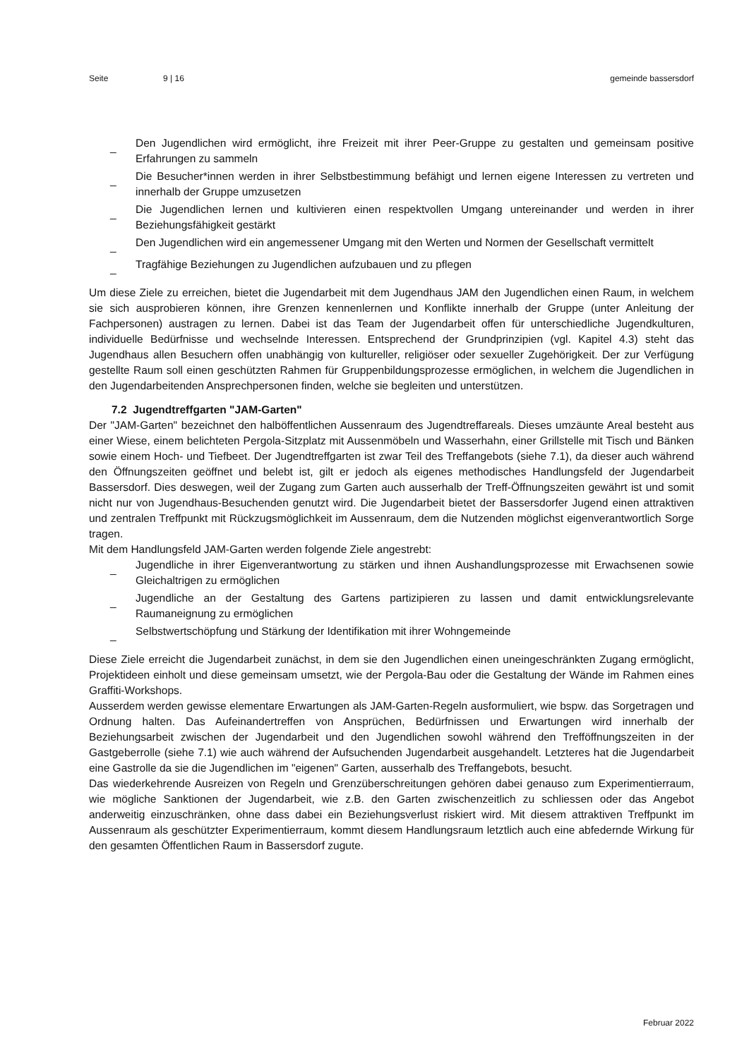Seite 9 | 16 gemeinde bassersdorf
_ Den Jugendlichen wird ermöglicht, ihre Freizeit mit ihrer Peer-Gruppe zu gestalten und gemeinsam positive Erfahrungen zu sammeln
_ Die Besucher*innen werden in ihrer Selbstbestimmung befähigt und lernen eigene Interessen zu vertreten und innerhalb der Gruppe umzusetzen
_ Die Jugendlichen lernen und kultivieren einen respektvollen Umgang untereinander und werden in ihrer Beziehungsfähigkeit gestärkt
_ Den Jugendlichen wird ein angemessener Umgang mit den Werten und Normen der Gesellschaft vermittelt
_ Tragfähige Beziehungen zu Jugendlichen aufzubauen und zu pflegen
Um diese Ziele zu erreichen, bietet die Jugendarbeit mit dem Jugendhaus JAM den Jugendlichen einen Raum, in welchem sie sich ausprobieren können, ihre Grenzen kennenlernen und Konflikte innerhalb der Gruppe (unter Anleitung der Fachpersonen) austragen zu lernen. Dabei ist das Team der Jugendarbeit offen für unterschiedliche Jugendkulturen, individuelle Bedürfnisse und wechselnde Interessen. Entsprechend der Grundprinzipien (vgl. Kapitel 4.3) steht das Jugendhaus allen Besuchern offen unabhängig von kultureller, religiöser oder sexueller Zugehörigkeit. Der zur Verfügung gestellte Raum soll einen geschützten Rahmen für Gruppenbildungsprozesse ermöglichen, in welchem die Jugendlichen in den Jugendarbeitenden Ansprechpersonen finden, welche sie begleiten und unterstützen.
7.2 Jugendtreffgarten "JAM-Garten"
Der "JAM-Garten" bezeichnet den halböffentlichen Aussenraum des Jugendtreffareals. Dieses umzäunte Areal besteht aus einer Wiese, einem belichteten Pergola-Sitzplatz mit Aussenmöbeln und Wasserhahn, einer Grillstelle mit Tisch und Bänken sowie einem Hoch- und Tiefbeet. Der Jugendtreffgarten ist zwar Teil des Treffangebots (siehe 7.1), da dieser auch während den Öffnungszeiten geöffnet und belebt ist, gilt er jedoch als eigenes methodisches Handlungsfeld der Jugendarbeit Bassersdorf. Dies deswegen, weil der Zugang zum Garten auch ausserhalb der Treff-Öffnungszeiten gewährt ist und somit nicht nur von Jugendhaus-Besuchenden genutzt wird. Die Jugendarbeit bietet der Bassersdorfer Jugend einen attraktiven und zentralen Treffpunkt mit Rückzugsmöglichkeit im Aussenraum, dem die Nutzenden möglichst eigenverantwortlich Sorge tragen.
Mit dem Handlungsfeld JAM-Garten werden folgende Ziele angestrebt:
_ Jugendliche in ihrer Eigenverantwortung zu stärken und ihnen Aushandlungsprozesse mit Erwachsenen sowie Gleichaltrigen zu ermöglichen
_ Jugendliche an der Gestaltung des Gartens partizipieren zu lassen und damit entwicklungsrelevante Raumaneignung zu ermöglichen
_ Selbstwertschöpfung und Stärkung der Identifikation mit ihrer Wohngemeinde
Diese Ziele erreicht die Jugendarbeit zunächst, in dem sie den Jugendlichen einen uneingeschränkten Zugang ermöglicht, Projektideen einholt und diese gemeinsam umsetzt, wie der Pergola-Bau oder die Gestaltung der Wände im Rahmen eines Graffiti-Workshops.
Ausserdem werden gewisse elementare Erwartungen als JAM-Garten-Regeln ausformuliert, wie bspw. das Sorgetragen und Ordnung halten. Das Aufeinandertreffen von Ansprüchen, Bedürfnissen und Erwartungen wird innerhalb der Beziehungsarbeit zwischen der Jugendarbeit und den Jugendlichen sowohl während den Trefföffnungszeiten in der Gastgeberrolle (siehe 7.1) wie auch während der Aufsuchenden Jugendarbeit ausgehandelt. Letzteres hat die Jugendarbeit eine Gastrolle da sie die Jugendlichen im "eigenen" Garten, ausserhalb des Treffangebots, besucht.
Das wiederkehrende Ausreizen von Regeln und Grenzüberschreitungen gehören dabei genauso zum Experimentierraum, wie mögliche Sanktionen der Jugendarbeit, wie z.B. den Garten zwischenzeitlich zu schliessen oder das Angebot anderweitig einzuschränken, ohne dass dabei ein Beziehungsverlust riskiert wird. Mit diesem attraktiven Treffpunkt im Aussenraum als geschützter Experimentierraum, kommt diesem Handlungsraum letztlich auch eine abfedernde Wirkung für den gesamten Öffentlichen Raum in Bassersdorf zugute.
Februar 2022